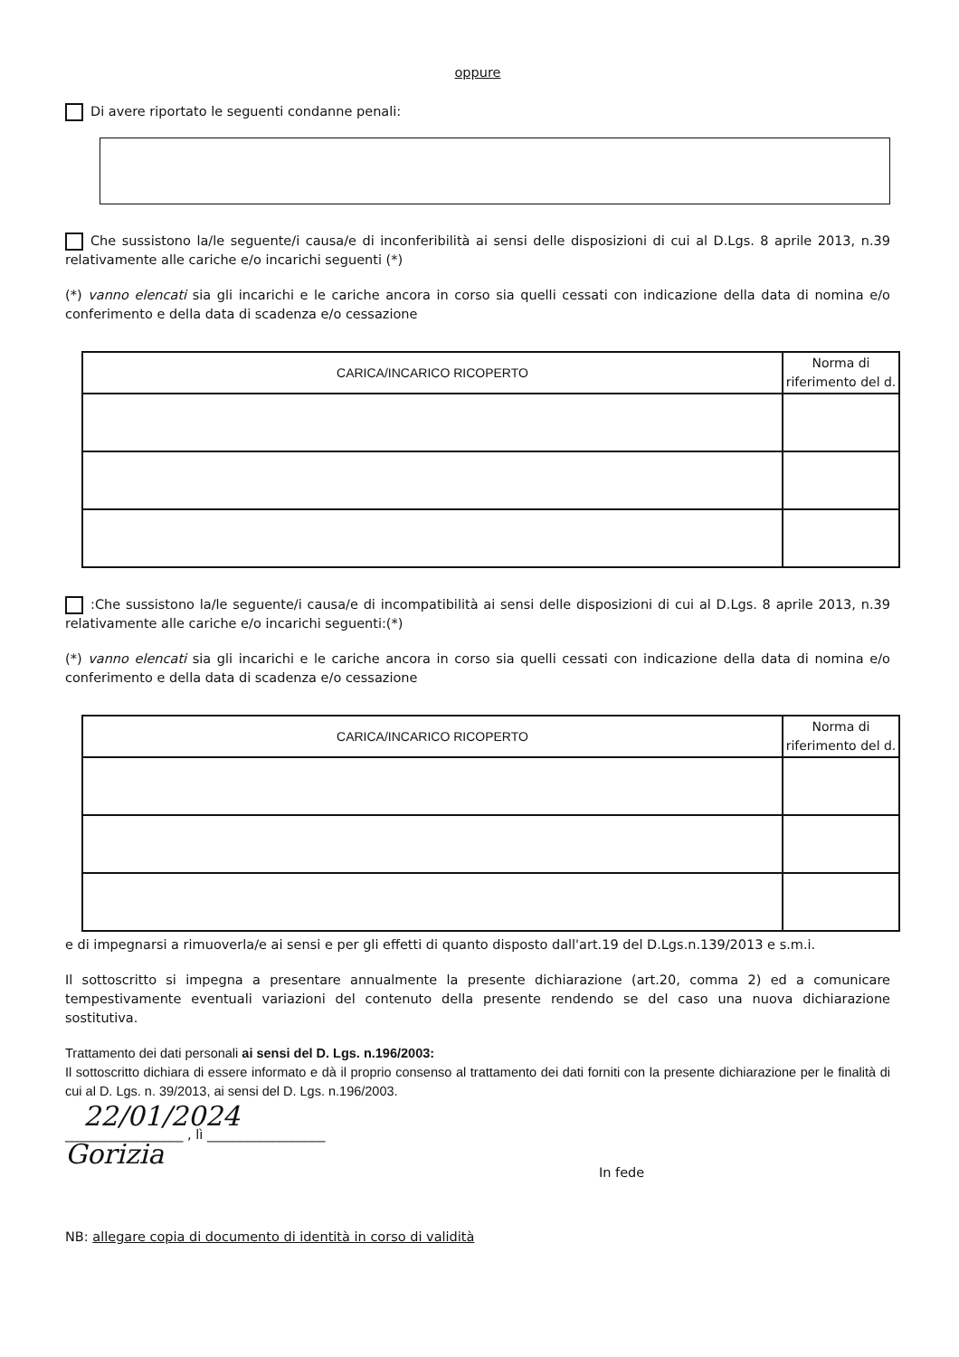oppure
Di avere riportato le seguenti condanne penali:
Che sussistono la/le seguente/i causa/e di inconferibilità ai sensi delle disposizioni di cui al D.Lgs. 8 aprile 2013, n.39 relativamente alle cariche e/o incarichi seguenti (*)
(*) vanno elencati sia gli incarichi e le cariche ancora in corso sia quelli cessati con indicazione della data di nomina e/o conferimento e della data di scadenza e/o cessazione
| CARICA/INCARICO RICOPERTO | Norma di riferimento del d. |
| --- | --- |
:Che sussistono la/le seguente/i causa/e di incompatibilità ai sensi delle disposizioni di cui al D.Lgs. 8 aprile 2013, n.39 relativamente alle cariche e/o incarichi seguenti:(*)
(*) vanno elencati sia gli incarichi e le cariche ancora in corso sia quelli cessati con indicazione della data di nomina e/o conferimento e della data di scadenza e/o cessazione
| CARICA/INCARICO RICOPERTO | Norma di riferimento del d. |
| --- | --- |
e di impegnarsi a rimuoverla/e ai sensi e per gli effetti di quanto disposto dall'art.19 del D.Lgs.n.139/2013 e s.m.i.
Il sottoscritto si impegna a presentare annualmente la presente dichiarazione (art.20, comma 2) ed a comunicare tempestivamente eventuali variazioni del contenuto della presente rendendo se del caso una nuova dichiarazione sostitutiva.
Trattamento dei dati personali ai sensi del D. Lgs. n.196/2003:
Il sottoscritto dichiara di essere informato e dà il proprio consenso al trattamento dei dati forniti con la presente dichiarazione per le finalità di cui al D. Lgs. n. 39/2013, ai sensi del D. Lgs. n.196/2003.
22/01/2024
__________________ , lì __________________
Gorizia
In fede
NB: allegare copia di documento di identità in corso di validità